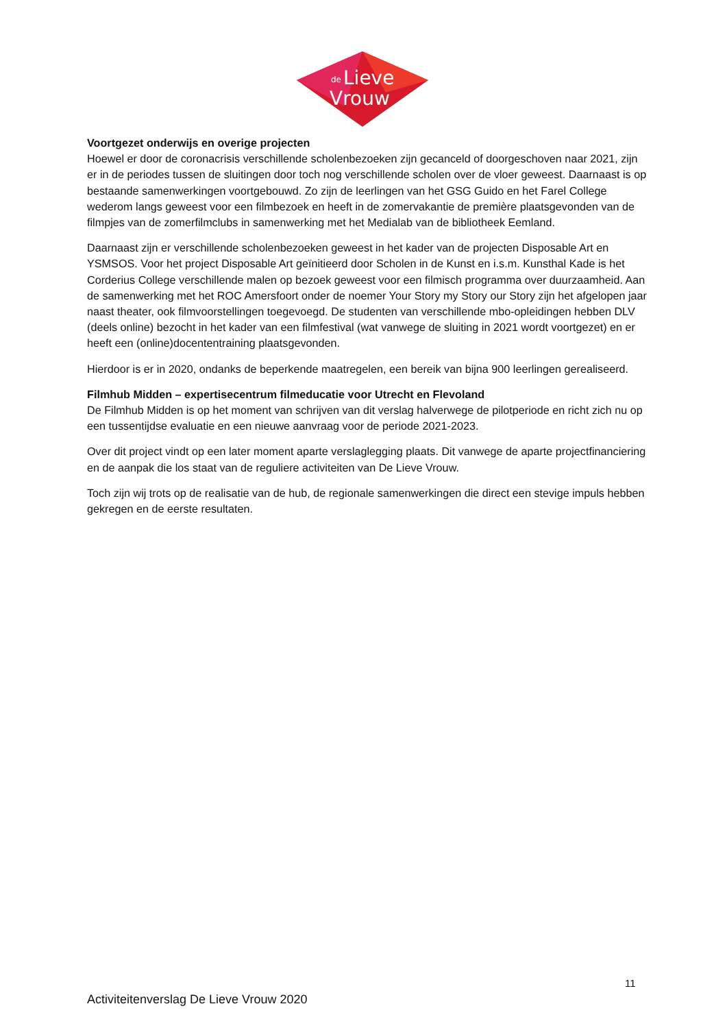de
Lieve
Vrouw
Voortgezet onderwijs en overige projecten
Hoewel er door de coronacrisis verschillende scholenbezoeken zijn gecanceld of doorgeschoven naar 2021, zijn er in de periodes tussen de sluitingen door toch nog verschillende scholen over de vloer geweest. Daarnaast is op bestaande samenwerkingen voortgebouwd. Zo zijn de leerlingen van het GSG Guido en het Farel College wederom langs geweest voor een filmbezoek en heeft in de zomervakantie de première plaatsgevonden van de filmpjes van de zomerfilmclubs in samenwerking met het Medialab van de bibliotheek Eemland.
Daarnaast zijn er verschillende scholenbezoeken geweest in het kader van de projecten Disposable Art en YSMSOS. Voor het project Disposable Art geïnitieerd door Scholen in de Kunst en i.s.m. Kunsthal Kade is het Corderius College verschillende malen op bezoek geweest voor een filmisch programma over duurzaamheid. Aan de samenwerking met het ROC Amersfoort onder de noemer Your Story my Story our Story zijn het afgelopen jaar naast theater, ook filmvoorstellingen toegevoegd. De studenten van verschillende mbo-opleidingen hebben DLV (deels online) bezocht in het kader van een filmfestival (wat vanwege de sluiting in 2021 wordt voortgezet) en er heeft een (online)docententraining plaatsgevonden.
Hierdoor is er in 2020, ondanks de beperkende maatregelen, een bereik van bijna 900 leerlingen gerealiseerd.
Filmhub Midden – expertisecentrum filmeducatie voor Utrecht en Flevoland
De Filmhub Midden is op het moment van schrijven van dit verslag halverwege de pilotperiode en richt zich nu op een tussentijdse evaluatie en een nieuwe aanvraag voor de periode 2021-2023.
Over dit project vindt op een later moment aparte verslaglegging plaats. Dit vanwege de aparte projectfinanciering en de aanpak die los staat van de reguliere activiteiten van De Lieve Vrouw.
Toch zijn wij trots op de realisatie van de hub, de regionale samenwerkingen die direct een stevige impuls hebben gekregen en de eerste resultaten.
11
Activiteitenverslag De Lieve Vrouw 2020